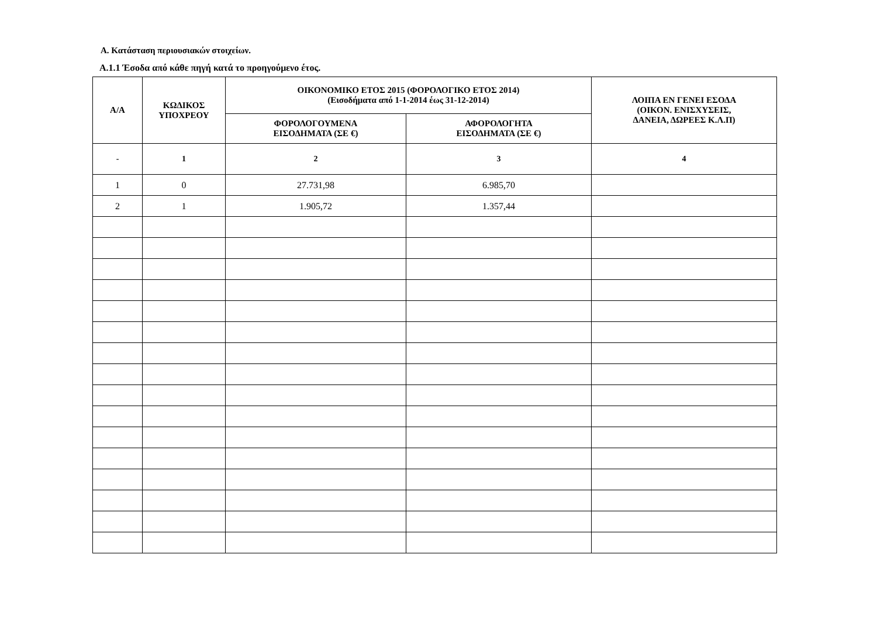Α. Κατάσταση περιουσιακών στοιχείων.
Α.1.1 Έσοδα από κάθε πηγή κατά το προηγούμενο έτος.
| Α/Α | ΚΩΔΙΚΟΣ ΥΠΟΧΡΕΟΥ | ΟΙΚΟΝΟΜΙΚΟ ΕΤΟΣ 2015 (ΦΟΡΟΛΟΓΙΚΟ ΕΤΟΣ 2014) (Εισοδήματα από 1-1-2014 έως 31-12-2014) | | ΛΟΙΠΑ ΕΝ ΓΕΝΕΙ ΕΣΟΔΑ (ΟΙΚΟΝ. ΕΝΙΣΧΥΣΕΙΣ, ΔΑΝΕΙΑ, ΔΩΡΕΕΣ Κ.Λ.Π) |
| --- | --- | --- | --- | --- |
| | | ΦΟΡΟΛΟΓΟΥΜΕΝΑ ΕΙΣΟΔΗΜΑΤΑ (ΣΕ €) | ΑΦΟΡΟΛΟΓΗΤΑ ΕΙΣΟΔΗΜΑΤΑ (ΣΕ €) | |
| - | 1 | 2 | 3 | 4 |
| 1 | 0 | 27.731,98 | 6.985,70 | |
| 2 | 1 | 1.905,72 | 1.357,44 | |